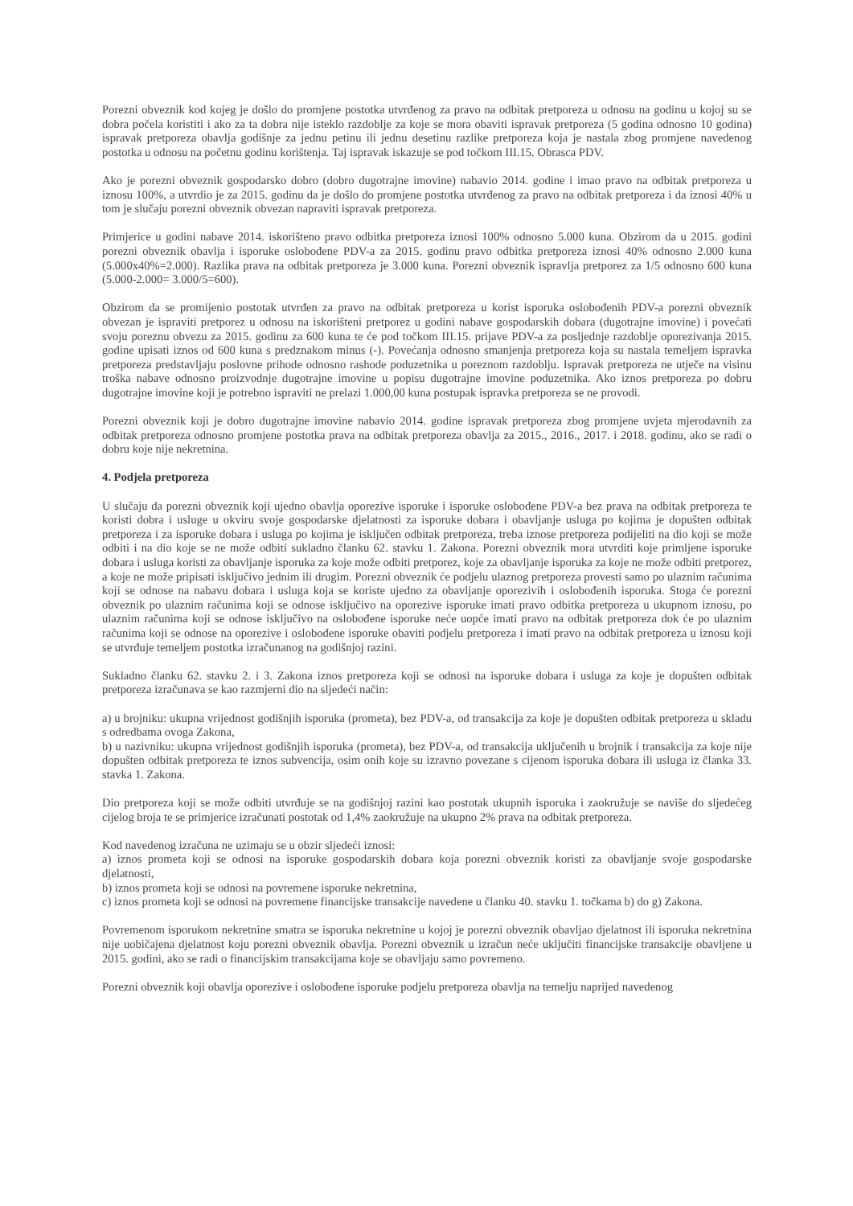Porezni obveznik kod kojeg je došlo do promjene postotka utvrđenog za pravo na odbitak pretporeza u odnosu na godinu u kojoj su se dobra počela koristiti i ako za ta dobra nije isteklo razdoblje za koje se mora obaviti ispravak pretporeza (5 godina odnosno 10 godina) ispravak pretporeza obavlja godišnje za jednu petinu ili jednu desetinu razlike pretporeza koja je nastala zbog promjene navedenog postotka u odnosu na početnu godinu korištenja. Taj ispravak iskazuje se pod točkom III.15. Obrasca PDV.
Ako je porezni obveznik gospodarsko dobro (dobro dugotrajne imovine) nabavio 2014. godine i imao pravo na odbitak pretporeza u iznosu 100%, a utvrdio je za 2015. godinu da je došlo do promjene postotka utvrđenog za pravo na odbitak pretporeza i da iznosi 40% u tom je slučaju porezni obveznik obvezan napraviti ispravak pretporeza.
Primjerice u godini nabave 2014. iskorišteno pravo odbitka pretporeza iznosi 100% odnosno 5.000 kuna. Obzirom da u 2015. godini porezni obveznik obavlja i isporuke oslobođene PDV-a za 2015. godinu pravo odbitka pretporeza iznosi 40% odnosno 2.000 kuna (5.000x40%=2.000). Razlika prava na odbitak pretporeza je 3.000 kuna. Porezni obveznik ispravlja pretporez za 1/5 odnosno 600 kuna (5.000-2.000= 3.000/5=600).
Obzirom da se promijenio postotak utvrđen za pravo na odbitak pretporeza u korist isporuka oslobođenih PDV-a porezni obveznik obvezan je ispraviti pretporez u odnosu na iskorišteni pretporez u godini nabave gospodarskih dobara (dugotrajne imovine) i povećati svoju poreznu obvezu za 2015. godinu za 600 kuna te će pod točkom III.15. prijave PDV-a za posljednje razdoblje oporezivanja 2015. godine upisati iznos od 600 kuna s predznakom minus (-). Povećanja odnosno smanjenja pretporeza koja su nastala temeljem ispravka pretporeza predstavljaju poslovne prihode odnosno rashode poduzetnika u poreznom razdoblju. Ispravak pretporeza ne utječe na visinu troška nabave odnosno proizvodnje dugotrajne imovine u popisu dugotrajne imovine poduzetnika. Ako iznos pretporeza po dobru dugotrajne imovine koji je potrebno ispraviti ne prelazi 1.000,00 kuna postupak ispravka pretporeza se ne provodi.
Porezni obveznik koji je dobro dugotrajne imovine nabavio 2014. godine ispravak pretporeza zbog promjene uvjeta mjerodavnih za odbitak pretporeza odnosno promjene postotka prava na odbitak pretporeza obavlja za 2015., 2016., 2017. i 2018. godinu, ako se radi o dobru koje nije nekretnina.
4. Podjela pretporeza
U slučaju da porezni obveznik koji ujedno obavlja oporezive isporuke i isporuke oslobođene PDV-a bez prava na odbitak pretporeza te koristi dobra i usluge u okviru svoje gospodarske djelatnosti za isporuke dobara i obavljanje usluga po kojima je dopušten odbitak pretporeza i za isporuke dobara i usluga po kojima je isključen odbitak pretporeza, treba iznose pretporeza podijeliti na dio koji se može odbiti i na dio koje se ne može odbiti sukladno članku 62. stavku 1. Zakona. Porezni obveznik mora utvrditi koje primljene isporuke dobara i usluga koristi za obavljanje isporuka za koje može odbiti pretporez, koje za obavljanje isporuka za koje ne može odbiti pretporez, a koje ne može pripisati isključivo jednim ili drugim. Porezni obveznik će podjelu ulaznog pretporeza provesti samo po ulaznim računima koji se odnose na nabavu dobara i usluga koja se koriste ujedno za obavljanje oporezivih i oslobođenih isporuka. Stoga će porezni obveznik po ulaznim računima koji se odnose isključivo na oporezive isporuke imati pravo odbitka pretporeza u ukupnom iznosu, po ulaznim računima koji se odnose isključivo na oslobođene isporuke neće uopće imati pravo na odbitak pretporeza dok će po ulaznim računima koji se odnose na oporezive i oslobođene isporuke obaviti podjelu pretporeza i imati pravo na odbitak pretporeza u iznosu koji se utvrđuje temeljem postotka izračunanog na godišnjoj razini.
Sukladno članku 62. stavku 2. i 3. Zakona iznos pretporeza koji se odnosi na isporuke dobara i usluga za koje je dopušten odbitak pretporeza izračunava se kao razmjerni dio na sljedeći način:
a) u brojniku: ukupna vrijednost godišnjih isporuka (prometa), bez PDV-a, od transakcija za koje je dopušten odbitak pretporeza u skladu s odredbama ovoga Zakona,
b) u nazivniku: ukupna vrijednost godišnjih isporuka (prometa), bez PDV-a, od transakcija uključenih u brojnik i transakcija za koje nije dopušten odbitak pretporeza te iznos subvencija, osim onih koje su izravno povezane s cijenom isporuka dobara ili usluga iz članka 33. stavka 1. Zakona.
Dio pretporeza koji se može odbiti utvrđuje se na godišnjoj razini kao postotak ukupnih isporuka i zaokružuje se naviše do sljedećeg cijelog broja te se primjerice izračunati postotak od 1,4% zaokružuje na ukupno 2% prava na odbitak pretporeza.
Kod navedenog izračuna ne uzimaju se u obzir sljedeći iznosi:
a) iznos prometa koji se odnosi na isporuke gospodarskih dobara koja porezni obveznik koristi za obavljanje svoje gospodarske djelatnosti,
b) iznos prometa koji se odnosi na povremene isporuke nekretnina,
c) iznos prometa koji se odnosi na povremene financijske transakcije navedene u članku 40. stavku 1. točkama b) do g) Zakona.
Povremenom isporukom nekretnine smatra se isporuka nekretnine u kojoj je porezni obveznik obavljao djelatnost ili isporuka nekretnina nije uobičajena djelatnost koju porezni obveznik obavlja. Porezni obveznik u izračun neće uključiti financijske transakcije obavljene u 2015. godini, ako se radi o financijskim transakcijama koje se obavljaju samo povremeno.
Porezni obveznik koji obavlja oporezive i oslobođene isporuke podjelu pretporeza obavlja na temelju naprijed navedenog